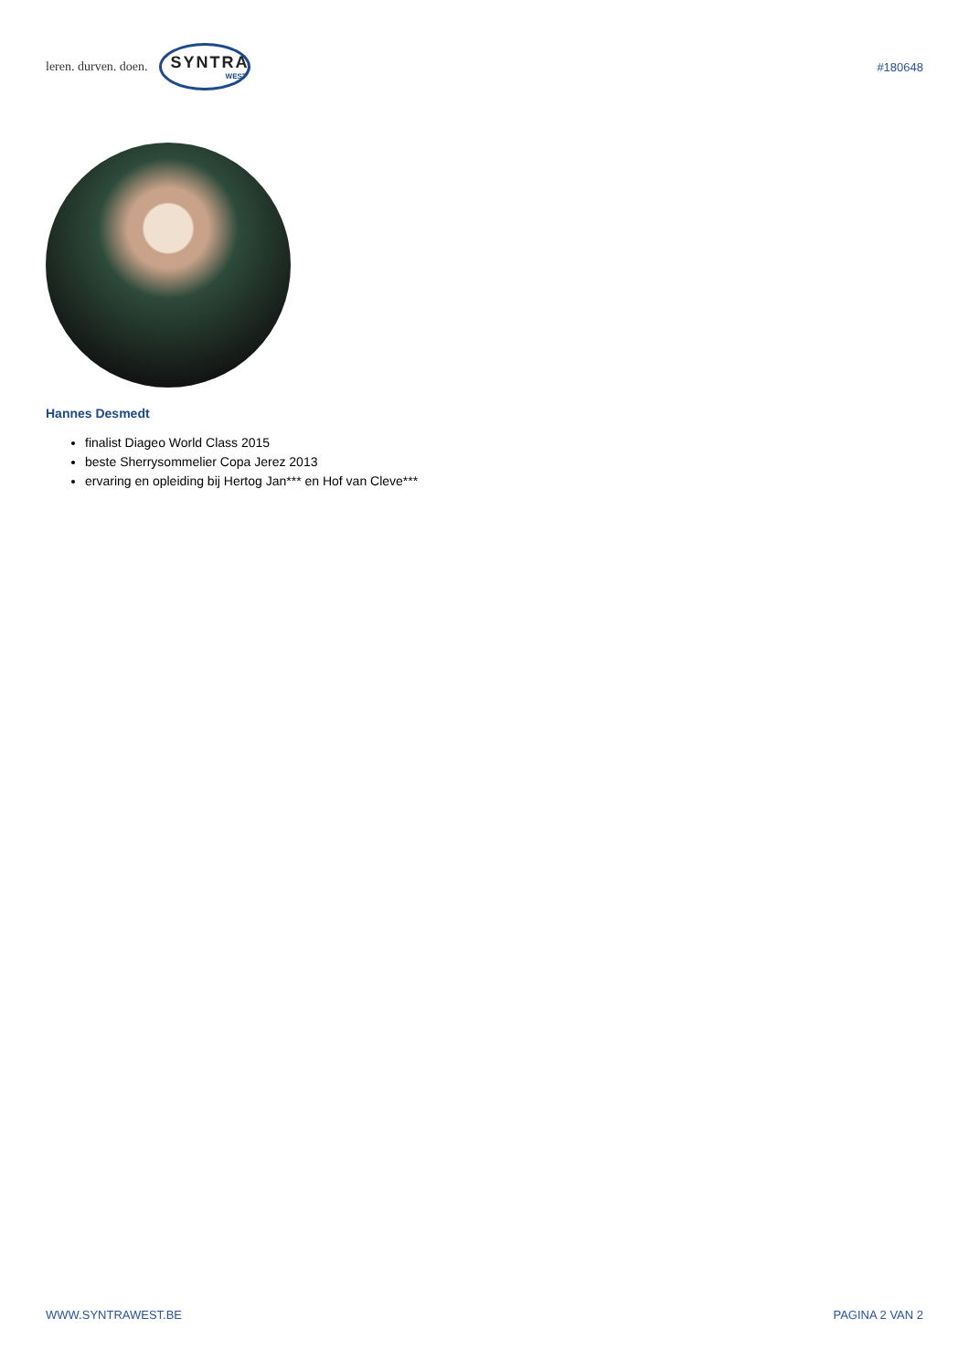leren. durven. doen.
SYNTRA
WEST
#180648
Hannes Desmedt
finalist Diageo World Class 2015
beste Sherrysommelier Copa Jerez 2013
ervaring en opleiding bij Hertog Jan*** en Hof van Cleve***
WWW.SYNTRAWEST.BE PAGINA 2 VAN 2